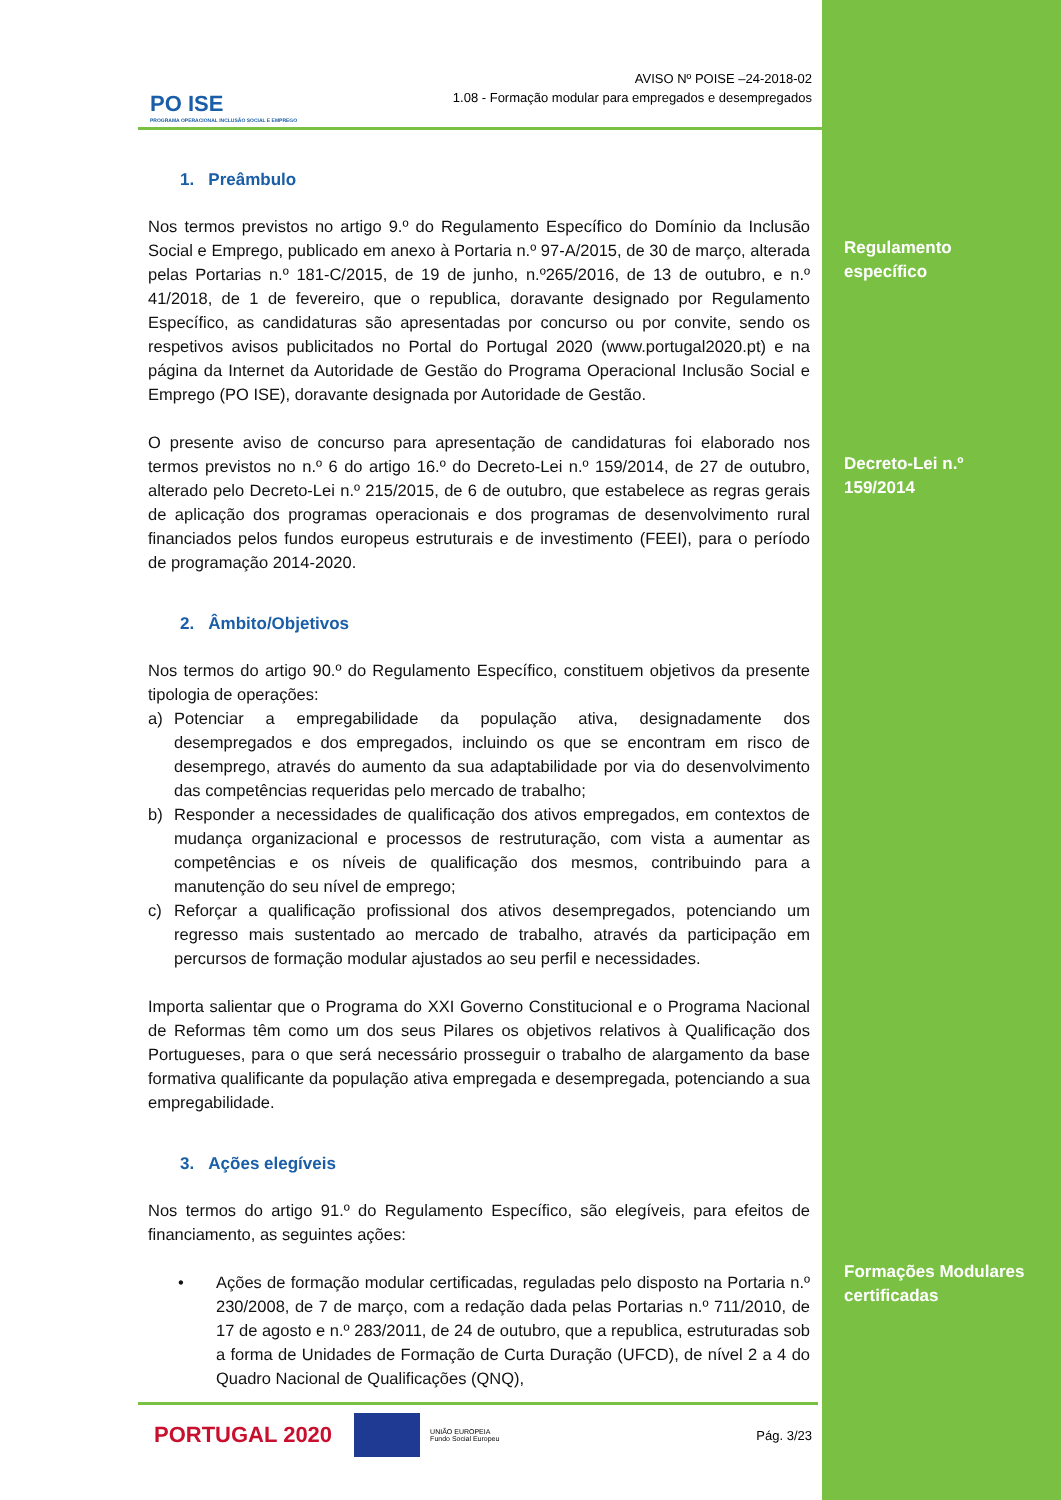PO ISE
PROGRAMA OPERACIONAL INCLUSÃO SOCIAL E EMPREGO
AVISO Nº POISE –24-2018-02
1.08 - Formação modular para empregados e desempregados
1. Preâmbulo
Nos termos previstos no artigo 9.º do Regulamento Específico do Domínio da Inclusão Social e Emprego, publicado em anexo à Portaria n.º 97-A/2015, de 30 de março, alterada pelas Portarias n.º 181-C/2015, de 19 de junho, n.º265/2016, de 13 de outubro, e n.º 41/2018, de 1 de fevereiro, que o republica, doravante designado por Regulamento Específico, as candidaturas são apresentadas por concurso ou por convite, sendo os respetivos avisos publicitados no Portal do Portugal 2020 (www.portugal2020.pt) e na página da Internet da Autoridade de Gestão do Programa Operacional Inclusão Social e Emprego (PO ISE), doravante designada por Autoridade de Gestão.
O presente aviso de concurso para apresentação de candidaturas foi elaborado nos termos previstos no n.º 6 do artigo 16.º do Decreto-Lei n.º 159/2014, de 27 de outubro, alterado pelo Decreto-Lei n.º 215/2015, de 6 de outubro, que estabelece as regras gerais de aplicação dos programas operacionais e dos programas de desenvolvimento rural financiados pelos fundos europeus estruturais e de investimento (FEEI), para o período de programação 2014-2020.
2. Âmbito/Objetivos
Nos termos do artigo 90.º do Regulamento Específico, constituem objetivos da presente tipologia de operações:
a) Potenciar a empregabilidade da população ativa, designadamente dos desempregados e dos empregados, incluindo os que se encontram em risco de desemprego, através do aumento da sua adaptabilidade por via do desenvolvimento das competências requeridas pelo mercado de trabalho;
b) Responder a necessidades de qualificação dos ativos empregados, em contextos de mudança organizacional e processos de restruturação, com vista a aumentar as competências e os níveis de qualificação dos mesmos, contribuindo para a manutenção do seu nível de emprego;
c) Reforçar a qualificação profissional dos ativos desempregados, potenciando um regresso mais sustentado ao mercado de trabalho, através da participação em percursos de formação modular ajustados ao seu perfil e necessidades.
Importa salientar que o Programa do XXI Governo Constitucional e o Programa Nacional de Reformas têm como um dos seus Pilares os objetivos relativos à Qualificação dos Portugueses, para o que será necessário prosseguir o trabalho de alargamento da base formativa qualificante da população ativa empregada e desempregada, potenciando a sua empregabilidade.
3. Ações elegíveis
Nos termos do artigo 91.º do Regulamento Específico, são elegíveis, para efeitos de financiamento, as seguintes ações:
• Ações de formação modular certificadas, reguladas pelo disposto na Portaria n.º 230/2008, de 7 de março, com a redação dada pelas Portarias n.º 711/2010, de 17 de agosto e n.º 283/2011, de 24 de outubro, que a republica, estruturadas sob a forma de Unidades de Formação de Curta Duração (UFCD), de nível 2 a 4 do Quadro Nacional de Qualificações (QNQ),
Regulamento
específico
Decreto-Lei n.º
159/2014
Formações Modulares
certificadas
PORTUGAL 2020
UNIÃO EUROPEIA
Fundo Social Europeu Pág. 3/23